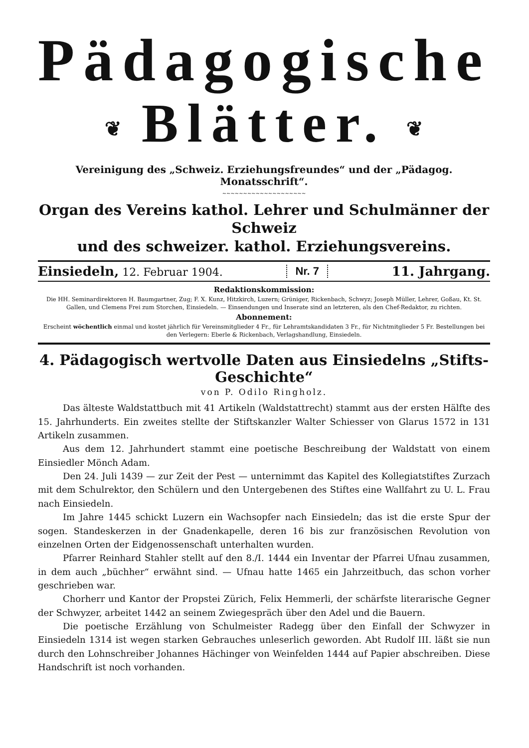Pädagogische
❦ Blätter. ❦
Vereinigung des „Schweiz. Erziehungsfreundes“ und der „Pädagog. Monatsschrift“.
~~~~~~~~~~~~~~~~~~~~
Organ des Vereins kathol. Lehrer und Schulmänner der Schweiz
und des schweizer. kathol. Erziehungsvereins.
Einsiedeln, 12. Februar 1904. Nr. 7 11. Jahrgang.
Redaktionskommission:
Die HH. Seminardirektoren H. Baumgartner, Zug; F. X. Kunz, Hitzkirch, Luzern; Grüniger, Rickenbach, Schwyz; Joseph Müller, Lehrer, Goßau, Kt. St. Gallen, und Clemens Frei zum Storchen, Einsiedeln. — Einsendungen und Inserate sind an letzteren, als den Chef-Redaktor, zu richten.
Abonnement:
Erscheint wöchentlich einmal und kostet jährlich für Vereinsmitglieder 4 Fr., für Lehramtskandidaten 3 Fr., für Nichtmitglieder 5 Fr. Bestellungen bei den Verlegern: Eberle & Rickenbach, Verlagshandlung, Einsiedeln.
4. Pädagogisch wertvolle Daten aus Einsiedelns „Stifts-Geschichte“
von P. Odilo Ringholz.
Das älteste Waldstattbuch mit 41 Artikeln (Waldstattrecht) stammt aus der ersten Hälfte des 15. Jahrhunderts. Ein zweites stellte der Stiftskanzler Walter Schiesser von Glarus 1572 in 131 Artikeln zusammen.
Aus dem 12. Jahrhundert stammt eine poetische Beschreibung der Waldstatt von einem Einsiedler Mönch Adam.
Den 24. Juli 1439 — zur Zeit der Pest — unternimmt das Kapitel des Kollegiatstiftes Zurzach mit dem Schulrektor, den Schülern und den Untergebenen des Stiftes eine Wallfahrt zu U. L. Frau nach Einsiedeln.
Im Jahre 1445 schickt Luzern ein Wachsopfer nach Einsiedeln; das ist die erste Spur der sogen. Standeskerzen in der Gnadenkapelle, deren 16 bis zur französischen Revolution von einzelnen Orten der Eidgenossenschaft unterhalten wurden.
Pfarrer Reinhard Stahler stellt auf den 8./I. 1444 ein Inventar der Pfarrei Ufnau zusammen, in dem auch „büchher“ erwähnt sind. — Ufnau hatte 1465 ein Jahrzeitbuch, das schon vorher geschrieben war.
Chorherr und Kantor der Propstei Zürich, Felix Hemmerli, der schärfste literarische Gegner der Schwyzer, arbeitet 1442 an seinem Zwiegespräch über den Adel und die Bauern.
Die poetische Erzählung von Schulmeister Radegg über den Einfall der Schwyzer in Einsiedeln 1314 ist wegen starken Gebrauches unleserlich geworden. Abt Rudolf III. läßt sie nun durch den Lohnschreiber Johannes Hächinger von Weinfelden 1444 auf Papier abschreiben. Diese Handschrift ist noch vorhanden.